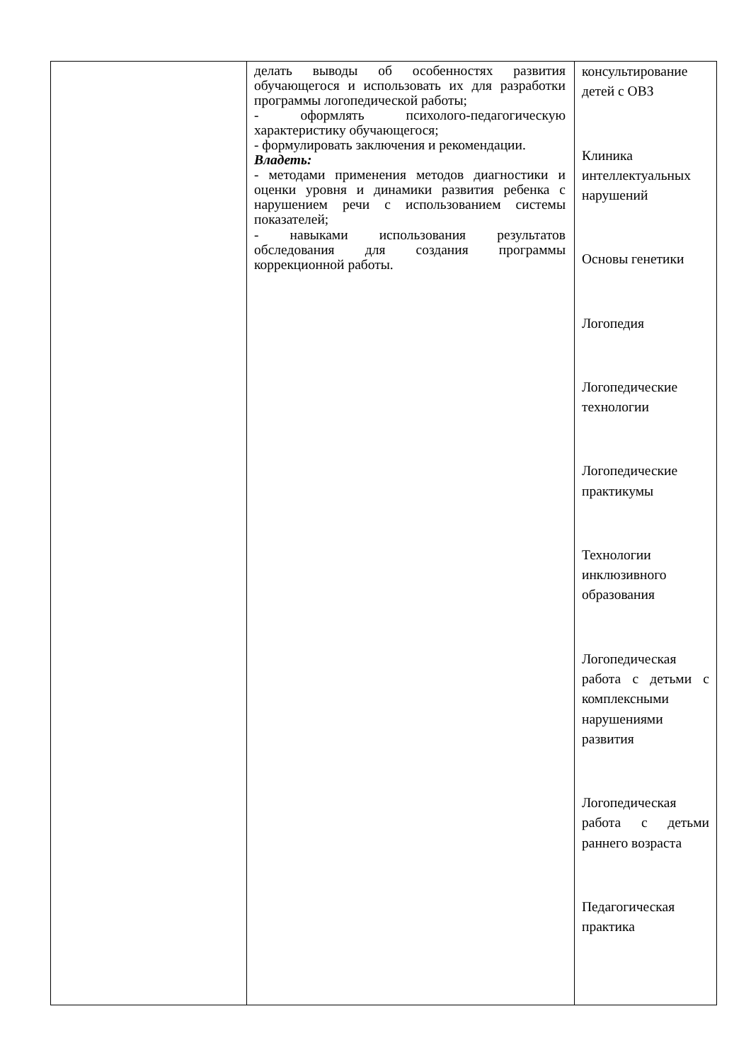| | делать выводы об особенностях развития обучающегося и использовать их для разработки программы логопедической работы; - оформлять психолого-педагогическую характеристику обучающегося; - формулировать заключения и рекомендации. Владеть: - методами применения методов диагностики и оценки уровня и динамики развития ребенка с нарушением речи с использованием системы показателей; - навыками использования результатов обследования для создания программы коррекционной работы. | консультирование детей с ОВЗ Клиника интеллектуальных нарушений Основы генетики Логопедия Логопедические технологии Логопедические практикумы Технологии инклюзивного образования Логопедическая работа с детьми с комплексными нарушениями развития Логопедическая работа с детьми раннего возраста Педагогическая практика |